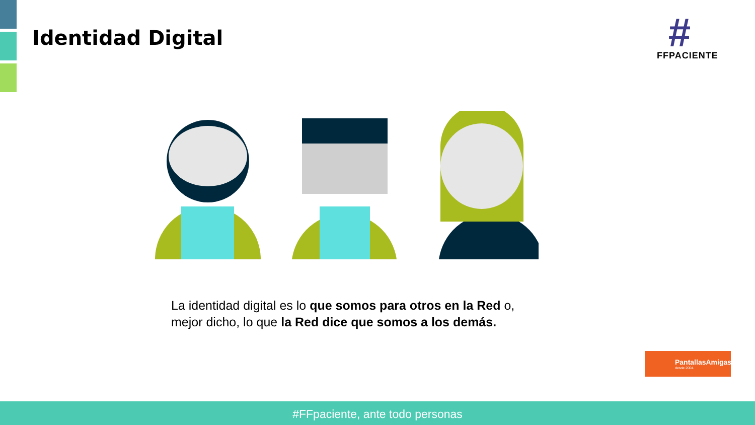Identidad Digital
#
FFPACIENTE
La identidad digital es lo que somos para otros en la Red o, mejor dicho, lo que la Red dice que somos a los demás.
PantallasAmigas
desde 2004
#FFpaciente, ante todo personas